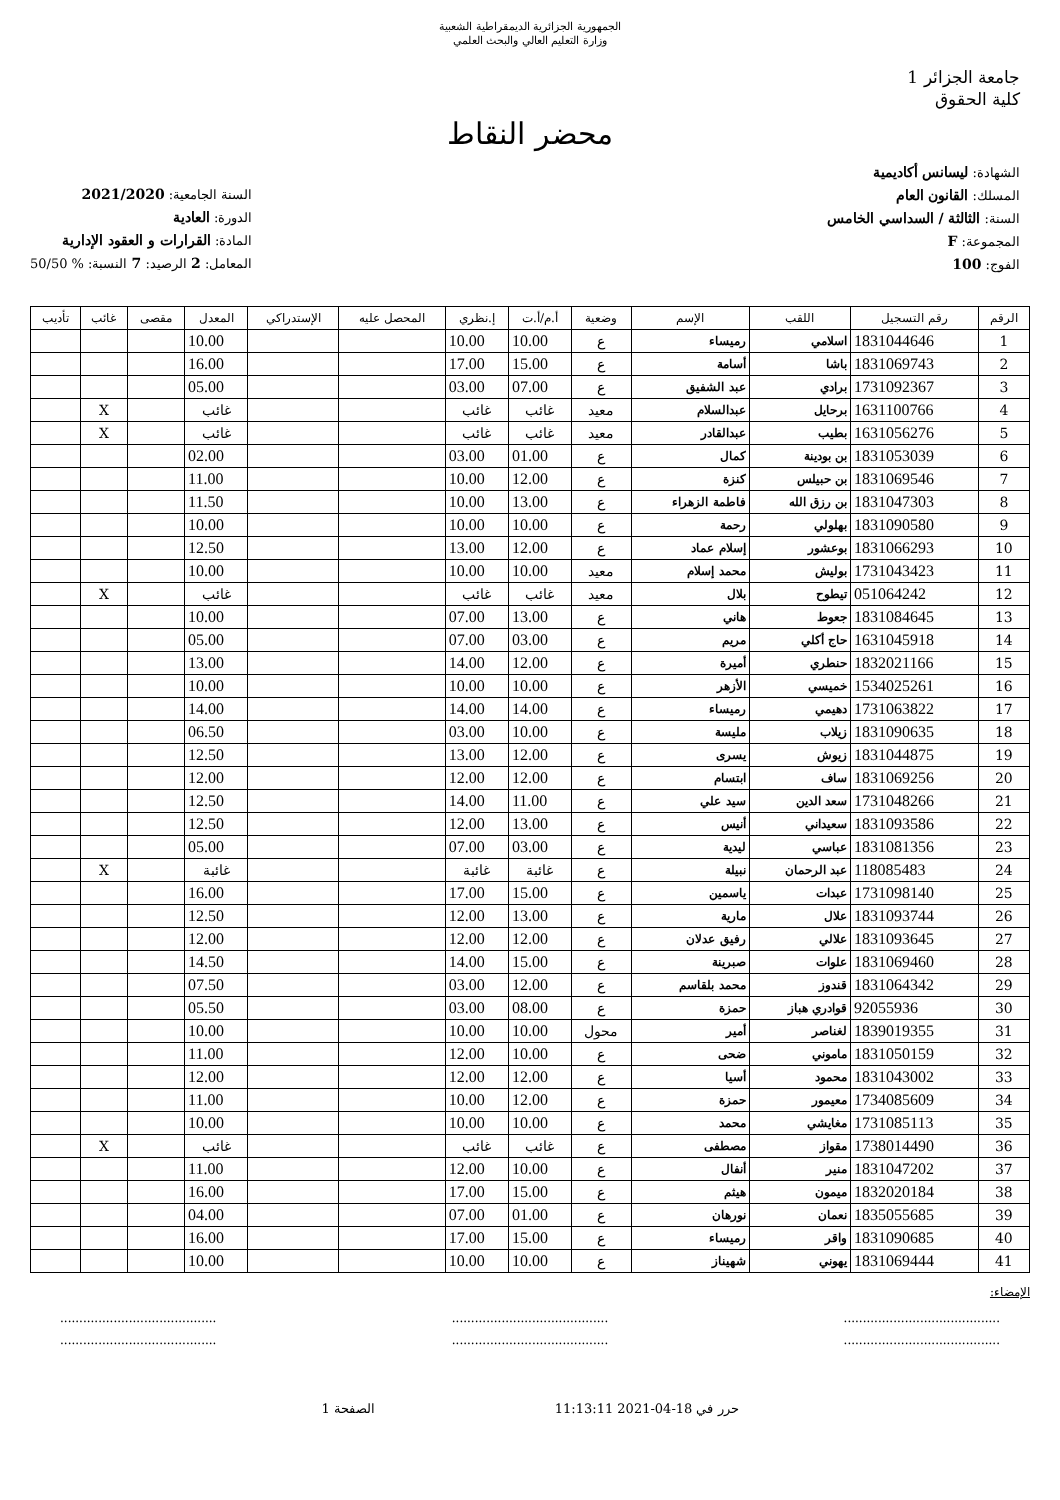الجمهورية الجزائرية الديمقراطية الشعبية
وزارة التعليم العالي والبحث العلمي
جامعة الجزائر 1
كلية الحقوق
محضر النقاط
الشهادة: ليسانس أكاديمية
المسلك: القانون العام
السنة: الثالثة / السداسي الخامس
المجموعة: F
الفوج: 100
السنة الجامعية: 2021/2020
الدورة: العادية
المادة: القرارات و العقود الإدارية
المعامل: 2 الرصيد: 7 النسبة: % 50/50
| الرقم | رقم التسجيل | اللقب | الإسم | وضعية | أ.م/أ.ت | إ.نظري | المحصل عليه | الإستدراكي | المعدل | مقصى | غائب | تأديب |
| --- | --- | --- | --- | --- | --- | --- | --- | --- | --- | --- | --- | --- |
| 1 | 1831044646 | اسلامي | رميساء | ع | 10.00 | 10.00 | | | 10.00 | | | |
| 2 | 1831069743 | باشا | أسامة | ع | 15.00 | 17.00 | | | 16.00 | | | |
| 3 | 1731092367 | برادي | عبد الشفيق | ع | 07.00 | 03.00 | | | 05.00 | | | |
| 4 | 1631100766 | برحايل | عبدالسلام | معيد | غائب | غائب | | | غائب | | X | |
| 5 | 1631056276 | بطيب | عبدالقادر | معيد | غائب | غائب | | | غائب | | X | |
| 6 | 1831053039 | بن بودينة | كمال | ع | 01.00 | 03.00 | | | 02.00 | | | |
| 7 | 1831069546 | بن حبيلس | كنزة | ع | 12.00 | 10.00 | | | 11.00 | | | |
| 8 | 1831047303 | بن رزق الله | فاطمة الزهراء | ع | 13.00 | 10.00 | | | 11.50 | | | |
| 9 | 1831090580 | بهلولي | رحمة | ع | 10.00 | 10.00 | | | 10.00 | | | |
| 10 | 1831066293 | بوعشور | إسلام عماد | ع | 12.00 | 13.00 | | | 12.50 | | | |
| 11 | 1731043423 | بوليش | محمد إسلام | معيد | 10.00 | 10.00 | | | 10.00 | | | |
| 12 | 051064242 | تيطوح | بلال | معيد | غائب | غائب | | | غائب | | X | |
| 13 | 1831084645 | جعوط | هاني | ع | 13.00 | 07.00 | | | 10.00 | | | |
| 14 | 1631045918 | حاج أكلي | مريم | ع | 03.00 | 07.00 | | | 05.00 | | | |
| 15 | 1832021166 | حنطري | أميرة | ع | 12.00 | 14.00 | | | 13.00 | | | |
| 16 | 1534025261 | خميسي | الأزهر | ع | 10.00 | 10.00 | | | 10.00 | | | |
| 17 | 1731063822 | دهيمي | رميساء | ع | 14.00 | 14.00 | | | 14.00 | | | |
| 18 | 1831090635 | زيلاب | مليسة | ع | 10.00 | 03.00 | | | 06.50 | | | |
| 19 | 1831044875 | زيوش | يسرى | ع | 12.00 | 13.00 | | | 12.50 | | | |
| 20 | 1831069256 | ساف | ابتسام | ع | 12.00 | 12.00 | | | 12.00 | | | |
| 21 | 1731048266 | سعد الدين | سيد علي | ع | 11.00 | 14.00 | | | 12.50 | | | |
| 22 | 1831093586 | سعيداني | أنيس | ع | 13.00 | 12.00 | | | 12.50 | | | |
| 23 | 1831081356 | عباسي | ليدية | ع | 03.00 | 07.00 | | | 05.00 | | | |
| 24 | 118085483 | عبد الرحمان | نبيلة | ع | غائبة | غائبة | | | غائبة | | X | |
| 25 | 1731098140 | عبدات | ياسمين | ع | 15.00 | 17.00 | | | 16.00 | | | |
| 26 | 1831093744 | علال | مارية | ع | 13.00 | 12.00 | | | 12.50 | | | |
| 27 | 1831093645 | علالي | رفيق عدلان | ع | 12.00 | 12.00 | | | 12.00 | | | |
| 28 | 1831069460 | علوات | صبرينة | ع | 15.00 | 14.00 | | | 14.50 | | | |
| 29 | 1831064342 | قندوز | محمد بلقاسم | ع | 12.00 | 03.00 | | | 07.50 | | | |
| 30 | 92055936 | قوادري هباز | حمزة | ع | 08.00 | 03.00 | | | 05.50 | | | |
| 31 | 1839019355 | لغناصر | أمير | محول | 10.00 | 10.00 | | | 10.00 | | | |
| 32 | 1831050159 | ماموني | ضحى | ع | 10.00 | 12.00 | | | 11.00 | | | |
| 33 | 1831043002 | محمود | أسيا | ع | 12.00 | 12.00 | | | 12.00 | | | |
| 34 | 1734085609 | معيمور | حمزة | ع | 12.00 | 10.00 | | | 11.00 | | | |
| 35 | 1731085113 | مغايشي | محمد | ع | 10.00 | 10.00 | | | 10.00 | | | |
| 36 | 1738014490 | مقواز | مصطفى | ع | غائب | غائب | | | غائب | | X | |
| 37 | 1831047202 | منير | أنفال | ع | 10.00 | 12.00 | | | 11.00 | | | |
| 38 | 1832020184 | ميمون | هيثم | ع | 15.00 | 17.00 | | | 16.00 | | | |
| 39 | 1835055685 | نعمان | نورهان | ع | 01.00 | 07.00 | | | 04.00 | | | |
| 40 | 1831090685 | واقر | رميساء | ع | 15.00 | 17.00 | | | 16.00 | | | |
| 41 | 1831069444 | يهوني | شهيناز | ع | 10.00 | 10.00 | | | 10.00 | | | |
الإمضاء:
.........................................
.........................................
.........................................
.........................................
.........................................
.........................................
حرر في 18-04-2021 11:13:11 الصفحة 1